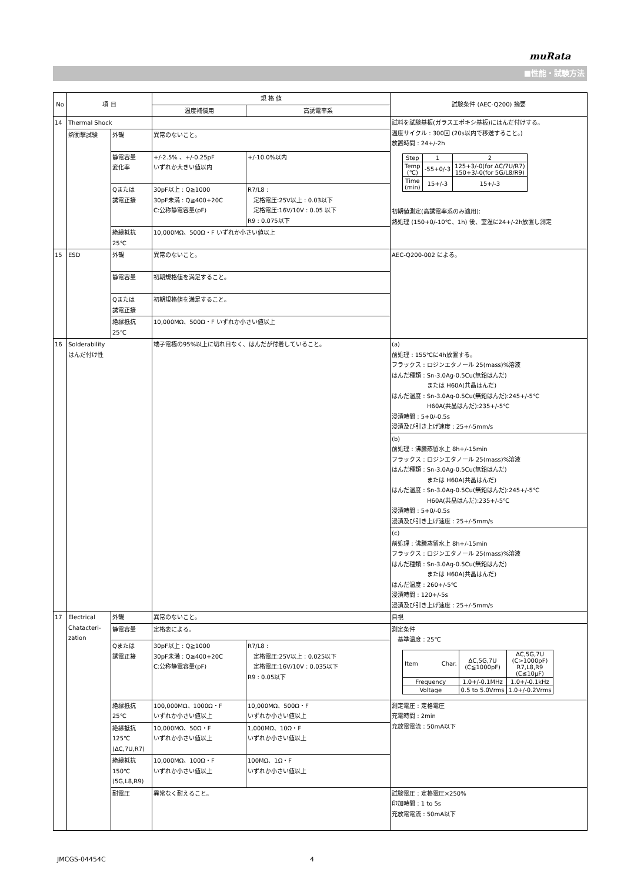muRata
■性能・試験方法
| No | 項 目 | | 規 格 値 | | 試験条件 (AEC-Q200) 摘要 |
| --- | --- | --- | --- | --- | --- |
| | | | 温度補償用 | 高誘電率系 | |
| 14 | Thermal Shock | | | | 試料を試験基板(ガラスエポキシ基板)にはんだ付けする。 温度サイクル : 300回 (20s以内で移送すること。) 放置時間 : 24+/-2h / Step / 1 / 2 / / Temp (℃) / -55+0/-3 / 125+3/-0(for ΔC/7U/R7) 150+3/-0(for 5G/L8/R9) / / Time (min) / 15+/-3 / 15+/-3 / 初期値測定(高誘電率系のみ適用): 熱処理 (150+0/-10℃、1h) 後、室温に24+/-2h放置し測定 |
| | 熱衝撃試験 | 外観 | 異常のないこと。 | | |
| | | 静電容量 変化率 | +/-2.5% 、+/-0.25pF いずれか大きい値以内 | +/-10.0%以内 | |
| | | Qまたは 誘電正接 | 30pF以上 : Q≧1000 30pF未満 : Q≧400+20C C:公称静電容量(pF) | R7/L8 : 定格電圧:25V以上 : 0.03以下 定格電圧:16V/10V : 0.05 以下 R9 : 0.075以下 | |
| | | 絶縁抵抗 25℃ | 10,000MΩ、500Ω・F いずれか小さい値以上 | | |
| 15 | ESD | 外観 | 異常のないこと。 | | AEC-Q200-002 による。 |
| | | 静電容量 | 初期規格値を満足すること。 | | |
| | | Qまたは 誘電正接 | 初期規格値を満足すること。 | | |
| | | 絶縁抵抗 25℃ | 10,000MΩ、500Ω・F いずれか小さい値以上 | | |
| 16 | Solderability はんだ付け性 | | 端子電極の95%以上に切れ目なく、はんだが付着していること。 | | (a) 前処理 : 155℃に4h放置する。 フラックス : ロジンエタノール 25(mass)%溶液 はんだ種類 : Sn-3.0Ag-0.5Cu(無鉛はんだ) または H60A(共晶はんだ) はんだ温度 : Sn-3.0Ag-0.5Cu(無鉛はんだ):245+/-5℃ H60A(共晶はんだ):235+/-5℃ 浸漬時間 : 5+0/-0.5s 浸漬及び引き上げ速度 : 25+/-5mm/s |
| | | | | | (b) 前処理 : 沸騰蒸留水上 8h+/-15min フラックス : ロジンエタノール 25(mass)%溶液 はんだ種類 : Sn-3.0Ag-0.5Cu(無鉛はんだ) または H60A(共晶はんだ) はんだ温度 : Sn-3.0Ag-0.5Cu(無鉛はんだ):245+/-5℃ H60A(共晶はんだ):235+/-5℃ 浸漬時間 : 5+0/-0.5s 浸漬及び引き上げ速度 : 25+/-5mm/s |
| | | | | | (c) 前処理 : 沸騰蒸留水上 8h+/-15min フラックス : ロジンエタノール 25(mass)%溶液 はんだ種類 : Sn-3.0Ag-0.5Cu(無鉛はんだ) または H60A(共晶はんだ) はんだ温度 : 260+/-5℃ 浸漬時間 : 120+/-5s 浸漬及び引き上げ速度 : 25+/-5mm/s |
| 17 | Electrical Chatacteri- zation | 外観 | 異常のないこと。 | | 目視 |
| | | 静電容量 | 定格表による。 | | 測定条件 基準温度 : 25℃ / Item Char. / ΔC,5G,7U (C≦1000pF) / ΔC,5G,7U (C>1000pF) R7,L8,R9 (C≦10μF) / / Frequency / 1.0+/-0.1MHz / 1.0+/-0.1kHz / / Voltage / 0.5 to 5.0Vrms / 1.0+/-0.2Vrms / |
| | | Qまたは 誘電正接 | 30pF以上 : Q≧1000 30pF未満 : Q≧400+20C C:公称静電容量(pF) | R7/L8 : 定格電圧:25V以上 : 0.025以下 定格電圧:16V/10V : 0.035以下 R9 : 0.05以下 | |
| | | 絶縁抵抗 25℃ | 100,000MΩ、1000Ω・F いずれか小さい値以上 | 10,000MΩ、500Ω・F いずれか小さい値以上 | 測定電圧 : 定格電圧 充電時間 : 2min 充放電電流 : 50mA以下 |
| | | 絶縁抵抗 125℃ (ΔC,7U,R7) | 10,000MΩ、50Ω・F いずれか小さい値以上 | 1,000MΩ、10Ω・F いずれか小さい値以上 | |
| | | 絶縁抵抗 150℃ (5G,L8,R9) | 10,000MΩ、100Ω・F いずれか小さい値以上 | 100MΩ、1Ω・F いずれか小さい値以上 | |
| | | 耐電圧 | 異常なく耐えること。 | | 試験電圧 : 定格電圧×250% 印加時間 : 1 to 5s 充放電電流 : 50mA以下 |
JMCGS-04454C 4